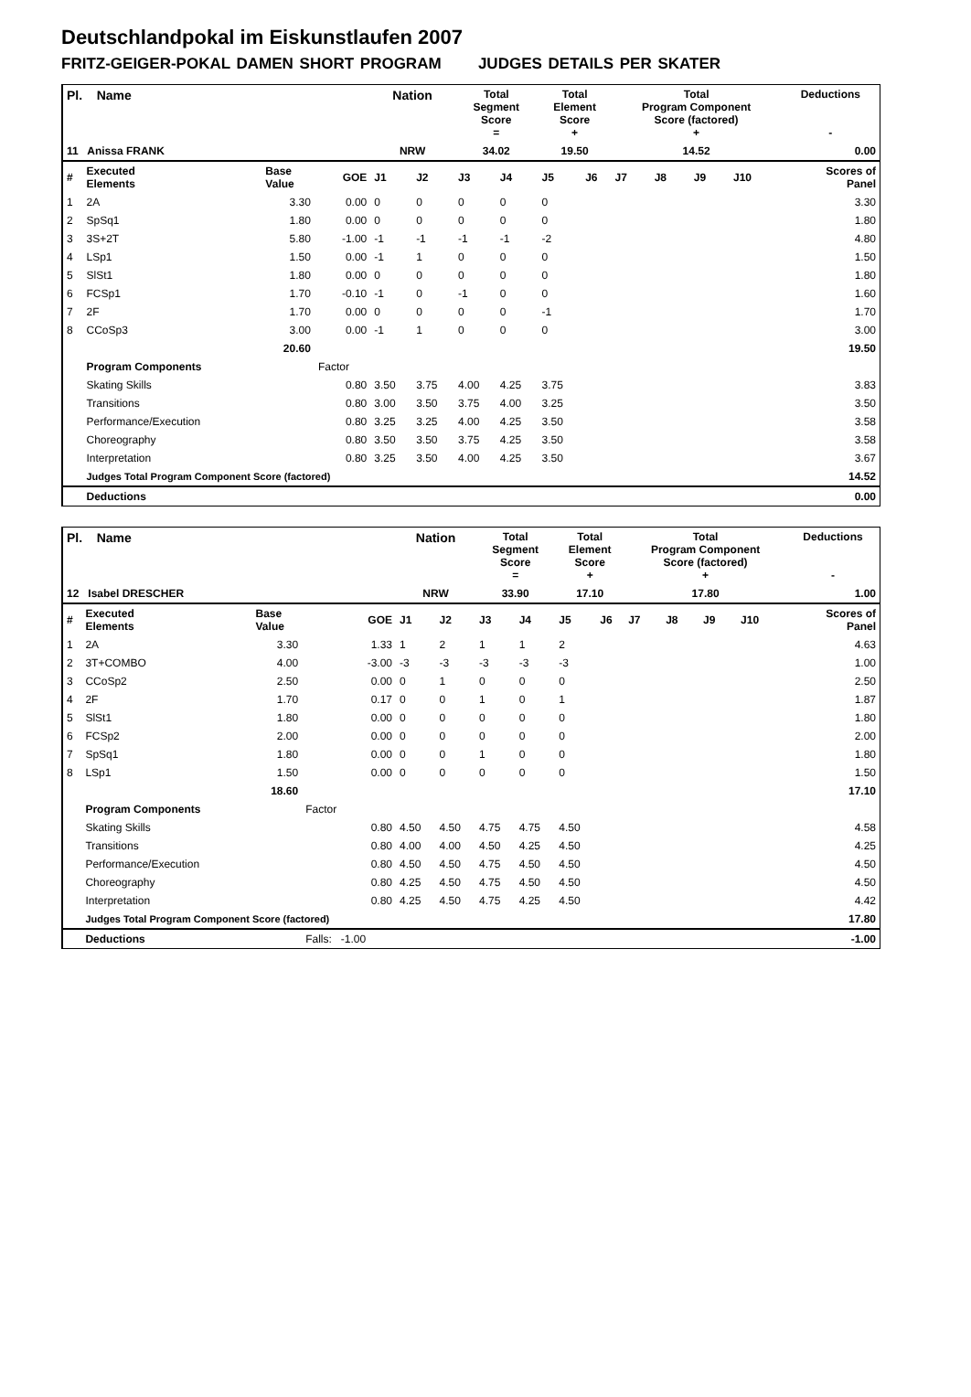Deutschlandpokal im Eiskunstlaufen 2007
FRITZ-GEIGER-POKAL DAMEN SHORT PROGRAM JUDGES DETAILS PER SKATER
| Pl. Name | | | | Nation | | Total Segment Score = | | Total Element Score + | | Total Program Component Score (factored) + | | | | Deductions - | |
| --- | --- | --- | --- | --- | --- | --- | --- | --- | --- | --- | --- | --- | --- | --- | --- |
| 11 Anissa FRANK | | | | NRW | | 34.02 | | 19.50 | | 14.52 | | | | 0.00 | |
| # | Executed Elements | Base Value | GOE | J1 | J2 | J3 | J4 | J5 | J6 | J7 | J8 | J9 | J10 | | Scores of Panel |
| 1 | 2A | 3.30 | 0.00 | 0 | 0 | 0 | 0 | 0 | | | | | | | 3.30 |
| 2 | SpSq1 | 1.80 | 0.00 | 0 | 0 | 0 | 0 | 0 | | | | | | | 1.80 |
| 3 | 3S+2T | 5.80 | -1.00 | -1 | -1 | -1 | -1 | -2 | | | | | | | 4.80 |
| 4 | LSp1 | 1.50 | 0.00 | -1 | 1 | 0 | 0 | 0 | | | | | | | 1.50 |
| 5 | SlSt1 | 1.80 | 0.00 | 0 | 0 | 0 | 0 | 0 | | | | | | | 1.80 |
| 6 | FCSp1 | 1.70 | -0.10 | -1 | 0 | -1 | 0 | 0 | | | | | | | 1.60 |
| 7 | 2F | 1.70 | 0.00 | 0 | 0 | 0 | 0 | -1 | | | | | | | 1.70 |
| 8 | CCoSp3 | 3.00 | 0.00 | -1 | 1 | 0 | 0 | 0 | | | | | | | 3.00 |
| | | 20.60 | | | | | | | | | | | | | 19.50 |
| | Program Components | | Factor | | | | | | | | | | | | |
| | Skating Skills | | 0.80 | 3.50 | 3.75 | 4.00 | 4.25 | 3.75 | | | | | | | 3.83 |
| | Transitions | | 0.80 | 3.00 | 3.50 | 3.75 | 4.00 | 3.25 | | | | | | | 3.50 |
| | Performance/Execution | | 0.80 | 3.25 | 3.25 | 4.00 | 4.25 | 3.50 | | | | | | | 3.58 |
| | Choreography | | 0.80 | 3.50 | 3.50 | 3.75 | 4.25 | 3.50 | | | | | | | 3.58 |
| | Interpretation | | 0.80 | 3.25 | 3.50 | 4.00 | 4.25 | 3.50 | | | | | | | 3.67 |
| | Judges Total Program Component Score (factored) | | | | | | | | | | | | | | 14.52 |
| | Deductions | | | | | | | | | | | | | | 0.00 |
| Pl. Name | | | | Nation | | Total Segment Score = | | Total Element Score + | | Total Program Component Score (factored) + | | | | Deductions - | |
| --- | --- | --- | --- | --- | --- | --- | --- | --- | --- | --- | --- | --- | --- | --- | --- |
| 12 Isabel DRESCHER | | | | NRW | | 33.90 | | 17.10 | | 17.80 | | | | 1.00 | |
| # | Executed Elements | Base Value | GOE | J1 | J2 | J3 | J4 | J5 | J6 | J7 | J8 | J9 | J10 | | Scores of Panel |
| 1 | 2A | 3.30 | 1.33 | 1 | 2 | 1 | 1 | 2 | | | | | | | 4.63 |
| 2 | 3T+COMBO | 4.00 | -3.00 | -3 | -3 | -3 | -3 | -3 | | | | | | | 1.00 |
| 3 | CCoSp2 | 2.50 | 0.00 | 0 | 1 | 0 | 0 | 0 | | | | | | | 2.50 |
| 4 | 2F | 1.70 | 0.17 | 0 | 0 | 1 | 0 | 1 | | | | | | | 1.87 |
| 5 | SlSt1 | 1.80 | 0.00 | 0 | 0 | 0 | 0 | 0 | | | | | | | 1.80 |
| 6 | FCSp2 | 2.00 | 0.00 | 0 | 0 | 0 | 0 | 0 | | | | | | | 2.00 |
| 7 | SpSq1 | 1.80 | 0.00 | 0 | 0 | 1 | 0 | 0 | | | | | | | 1.80 |
| 8 | LSp1 | 1.50 | 0.00 | 0 | 0 | 0 | 0 | 0 | | | | | | | 1.50 |
| | | 18.60 | | | | | | | | | | | | | 17.10 |
| | Program Components | | Factor | | | | | | | | | | | | |
| | Skating Skills | | 0.80 | 4.50 | 4.50 | 4.75 | 4.75 | 4.50 | | | | | | | 4.58 |
| | Transitions | | 0.80 | 4.00 | 4.00 | 4.50 | 4.25 | 4.50 | | | | | | | 4.25 |
| | Performance/Execution | | 0.80 | 4.50 | 4.50 | 4.75 | 4.50 | 4.50 | | | | | | | 4.50 |
| | Choreography | | 0.80 | 4.25 | 4.50 | 4.75 | 4.50 | 4.50 | | | | | | | 4.50 |
| | Interpretation | | 0.80 | 4.25 | 4.50 | 4.75 | 4.25 | 4.50 | | | | | | | 4.42 |
| | Judges Total Program Component Score (factored) | | | | | | | | | | | | | | 17.80 |
| | Deductions | | Falls: -1.00 | | | | | | | | | | | | -1.00 |